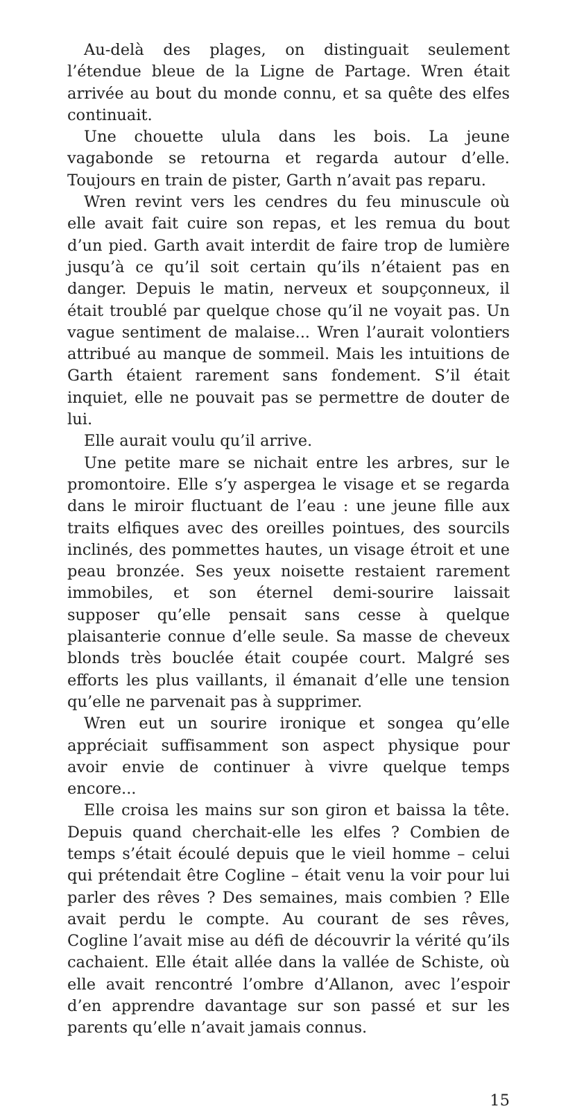Au-delà des plages, on distinguait seulement l’étendue bleue de la Ligne de Partage. Wren était arrivée au bout du monde connu, et sa quête des elfes continuait.
Une chouette ulula dans les bois. La jeune vagabonde se retourna et regarda autour d’elle. Toujours en train de pister, Garth n’avait pas reparu.
Wren revint vers les cendres du feu minuscule où elle avait fait cuire son repas, et les remua du bout d’un pied. Garth avait interdit de faire trop de lumière jusqu’à ce qu’il soit certain qu’ils n’étaient pas en danger. Depuis le matin, nerveux et soupçonneux, il était troublé par quelque chose qu’il ne voyait pas. Un vague sentiment de malaise... Wren l’aurait volontiers attribué au manque de sommeil. Mais les intuitions de Garth étaient rarement sans fondement. S’il était inquiet, elle ne pouvait pas se permettre de douter de lui.
Elle aurait voulu qu’il arrive.
Une petite mare se nichait entre les arbres, sur le promontoire. Elle s’y aspergea le visage et se regarda dans le miroir fluctuant de l’eau : une jeune fille aux traits elfiques avec des oreilles pointues, des sourcils inclinés, des pommettes hautes, un visage étroit et une peau bronzée. Ses yeux noisette restaient rarement immobiles, et son éternel demi-sourire laissait supposer qu’elle pensait sans cesse à quelque plaisanterie connue d’elle seule. Sa masse de cheveux blonds très bouclée était coupée court. Malgré ses efforts les plus vaillants, il émanait d’elle une tension qu’elle ne parvenait pas à supprimer.
Wren eut un sourire ironique et songea qu’elle appréciait suffisamment son aspect physique pour avoir envie de continuer à vivre quelque temps encore...
Elle croisa les mains sur son giron et baissa la tête. Depuis quand cherchait-elle les elfes ? Combien de temps s’était écoulé depuis que le vieil homme – celui qui prétendait être Cogline – était venu la voir pour lui parler des rêves ? Des semaines, mais combien ? Elle avait perdu le compte. Au courant de ses rêves, Cogline l’avait mise au défi de découvrir la vérité qu’ils cachaient. Elle était allée dans la vallée de Schiste, où elle avait rencontré l’ombre d’Allanon, avec l’espoir d’en apprendre davantage sur son passé et sur les parents qu’elle n’avait jamais connus.
15